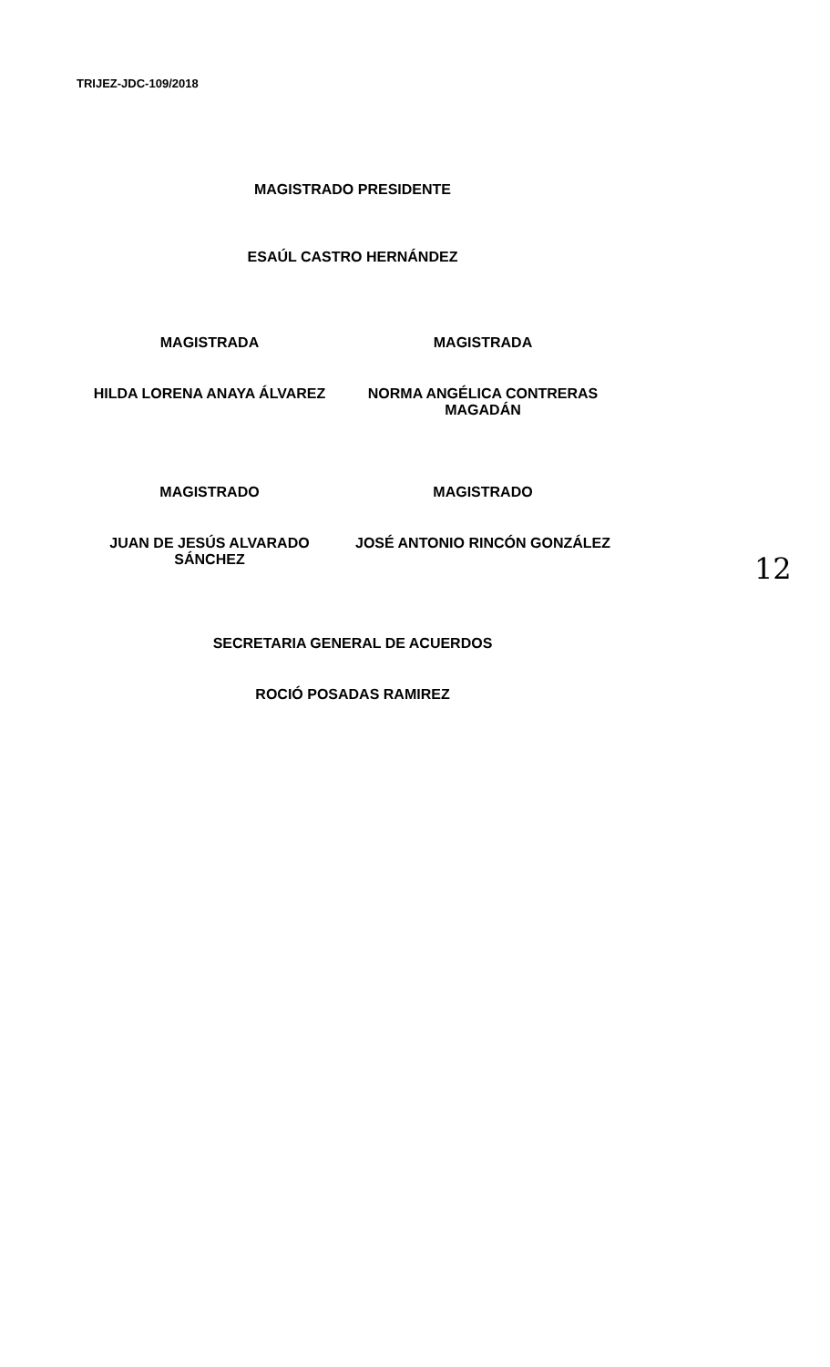TRIJEZ-JDC-109/2018
MAGISTRADO PRESIDENTE
ESAÚL CASTRO HERNÁNDEZ
MAGISTRADA MAGISTRADA
HILDA LORENA ANAYA ÁLVAREZ NORMA ANGÉLICA CONTRERAS
MAGADÁN
MAGISTRADO MAGISTRADO
JUAN DE JESÚS ALVARADO
SÁNCHEZ
JOSÉ ANTONIO RINCÓN GONZÁLEZ
12
SECRETARIA GENERAL DE ACUERDOS
ROCIÓ POSADAS RAMIREZ